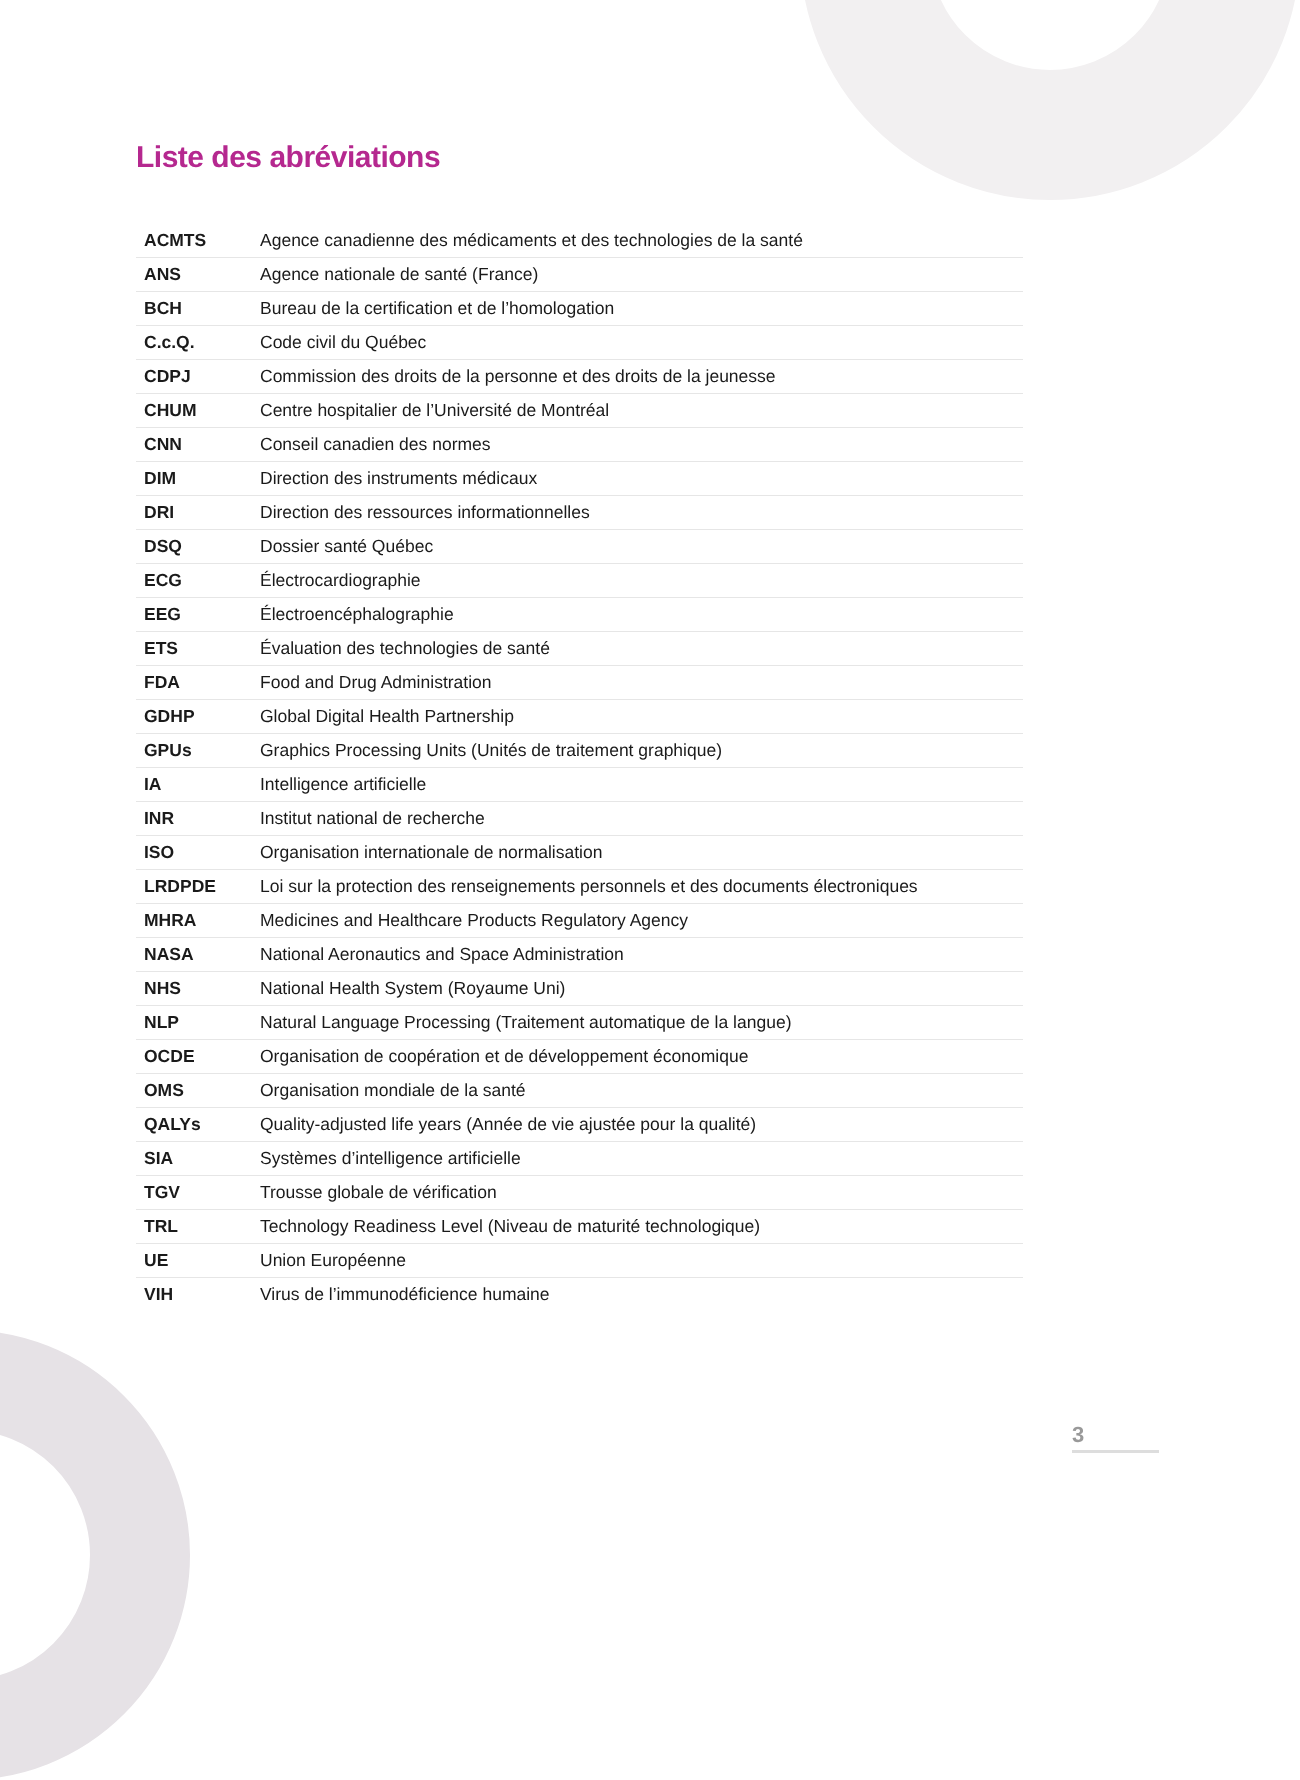Liste des abréviations
| ACMTS | Agence canadienne des médicaments et des technologies de la santé |
| ANS | Agence nationale de santé (France) |
| BCH | Bureau de la certification et de l’homologation |
| C.c.Q. | Code civil du Québec |
| CDPJ | Commission des droits de la personne et des droits de la jeunesse |
| CHUM | Centre hospitalier de l’Université de Montréal |
| CNN | Conseil canadien des normes |
| DIM | Direction des instruments médicaux |
| DRI | Direction des ressources informationnelles |
| DSQ | Dossier santé Québec |
| ECG | Électrocardiographie |
| EEG | Électroencéphalographie |
| ETS | Évaluation des technologies de santé |
| FDA | Food and Drug Administration |
| GDHP | Global Digital Health Partnership |
| GPUs | Graphics Processing Units (Unités de traitement graphique) |
| IA | Intelligence artificielle |
| INR | Institut national de recherche |
| ISO | Organisation internationale de normalisation |
| LRDPDE | Loi sur la protection des renseignements personnels et des documents électroniques |
| MHRA | Medicines and Healthcare Products Regulatory Agency |
| NASA | National Aeronautics and Space Administration |
| NHS | National Health System (Royaume Uni) |
| NLP | Natural Language Processing (Traitement automatique de la langue) |
| OCDE | Organisation de coopération et de développement économique |
| OMS | Organisation mondiale de la santé |
| QALYs | Quality-adjusted life years (Année de vie ajustée pour la qualité) |
| SIA | Systèmes d’intelligence artificielle |
| TGV | Trousse globale de vérification |
| TRL | Technology Readiness Level (Niveau de maturité technologique) |
| UE | Union Européenne |
| VIH | Virus de l’immunodéficience humaine |
3